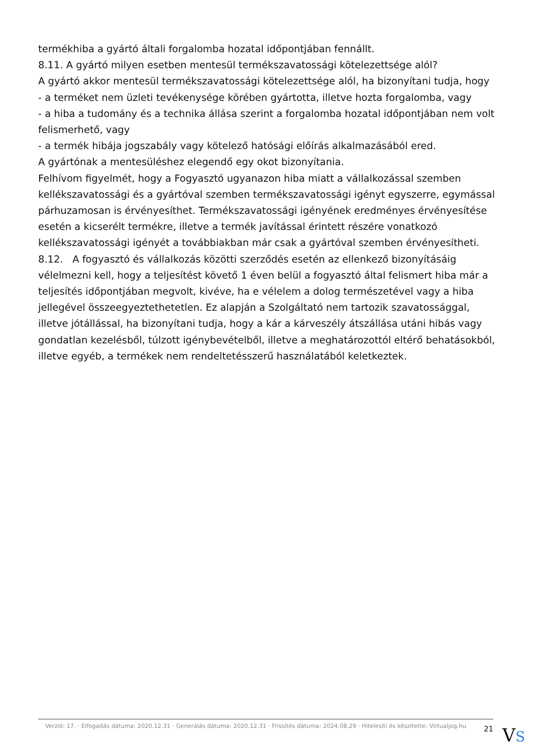termékhiba a gyártó általi forgalomba hozatal időpontjában fennállt.
8.11. A gyártó milyen esetben mentesül termékszavatossági kötelezettsége alól?
A gyártó akkor mentesül termékszavatossági kötelezettsége alól, ha bizonyítani tudja, hogy
- a terméket nem üzleti tevékenysége körében gyártotta, illetve hozta forgalomba, vagy
- a hiba a tudomány és a technika állása szerint a forgalomba hozatal időpontjában nem volt felismerhető, vagy
- a termék hibája jogszabály vagy kötelező hatósági előírás alkalmazásából ered.
A gyártónak a mentesüléshez elegendő egy okot bizonyítania.
Felhívom figyelmét, hogy a Fogyasztó ugyanazon hiba miatt a vállalkozással szemben kellékszavatossági és a gyártóval szemben termékszavatossági igényt egyszerre, egymással párhuzamosan is érvényesíthet. Termékszavatossági igényének eredményes érvényesítése esetén a kicserélt termékre, illetve a termék javítással érintett részére vonatkozó kellékszavatossági igényét a továbbiakban már csak a gyártóval szemben érvényesítheti.
8.12. A fogyasztó és vállalkozás közötti szerződés esetén az ellenkező bizonyításáig vélelmezni kell, hogy a teljesítést követő 1 éven belül a fogyasztó által felismert hiba már a teljesítés időpontjában megvolt, kivéve, ha e vélelem a dolog természetével vagy a hiba jellegével összeegyeztethetetlen. Ez alapján a Szolgáltató nem tartozik szavatossággal, illetve jótállással, ha bizonyítani tudja, hogy a kár a kárveszély átszállása utáni hibás vagy gondatlan kezelésből, túlzott igénybevételből, illetve a meghatározottól eltérő behatásokból, illetve egyéb, a termékek nem rendeltetésszerű használatából keletkeztek.
Verzió: 17. · Elfogadás dátuma: 2020.12.31 · Generálás dátuma: 2020.12.31 · Frissítés dátuma: 2024.08.29 · Hitelesíti és készítette: Virtualjog.hu
21
VS